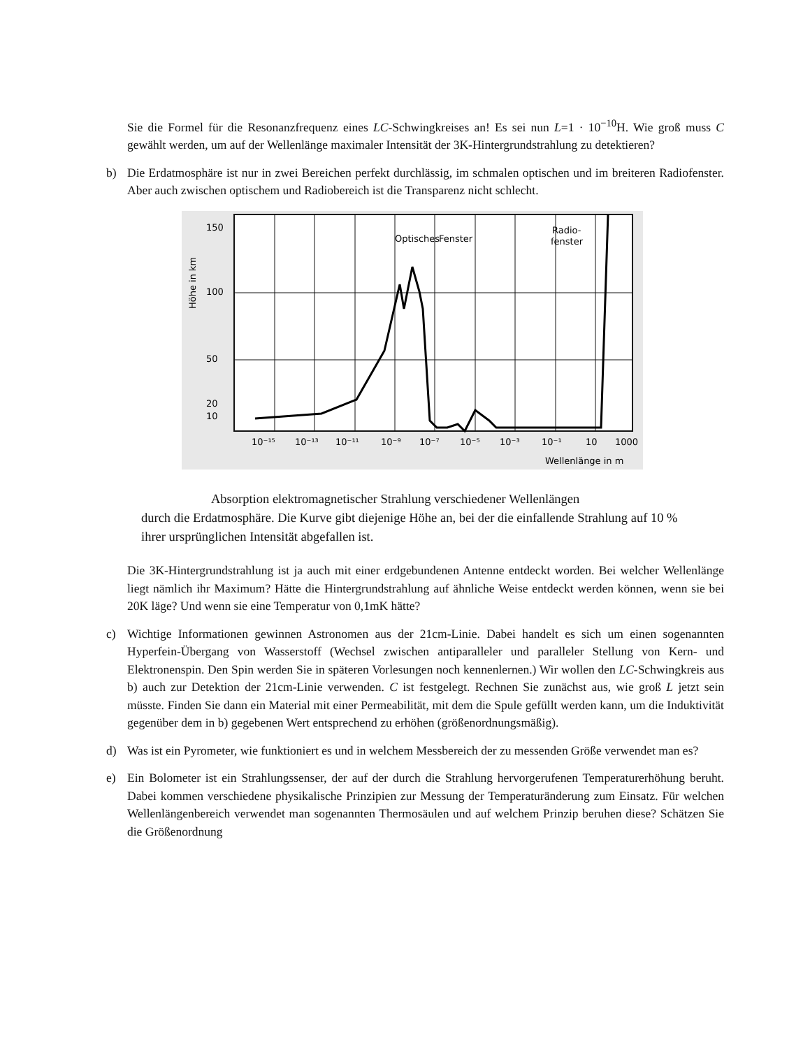Sie die Formel für die Resonanzfrequenz eines LC-Schwingkreises an! Es sei nun L=1 · 10<sup>−10</sup>H. Wie groß muss C gewählt werden, um auf der Wellenlänge maximaler Intensität der 3K-Hintergrundstrahlung zu detektieren?
b) Die Erdatmosphäre ist nur in zwei Bereichen perfekt durchlässig, im schmalen optischen und im breiteren Radiofenster. Aber auch zwischen optischem und Radiobereich ist die Transparenz nicht schlecht.
150
100
50
20
10
Höhe in km
Optisches
Fenster
Radio-
fenster
10⁻¹⁵
10⁻¹³
10⁻¹¹
10⁻⁹
10⁻⁷
10⁻⁵
10⁻³
10⁻¹
10
1000
Wellenlänge in m
Absorption elektromagnetischer Strahlung verschiedener Wellenlängen
durch die Erdatmosphäre. Die Kurve gibt diejenige Höhe an, bei der die einfallende Strahlung auf 10 % ihrer ursprünglichen Intensität abgefallen ist.
Die 3K-Hintergrundstrahlung ist ja auch mit einer erdgebundenen Antenne entdeckt worden. Bei welcher Wellenlänge liegt nämlich ihr Maximum? Hätte die Hintergrundstrahlung auf ähnliche Weise entdeckt werden können, wenn sie bei 20K läge? Und wenn sie eine Temperatur von 0,1mK hätte?
c) Wichtige Informationen gewinnen Astronomen aus der 21cm-Linie. Dabei handelt es sich um einen sogenannten Hyperfein-Übergang von Wasserstoff (Wechsel zwischen antiparalleler und paralleler Stellung von Kern- und Elektronenspin. Den Spin werden Sie in späteren Vorlesungen noch kennenlernen.) Wir wollen den LC-Schwingkreis aus b) auch zur Detektion der 21cm-Linie verwenden. C ist festgelegt. Rechnen Sie zunächst aus, wie groß L jetzt sein müsste. Finden Sie dann ein Material mit einer Permeabilität, mit dem die Spule gefüllt werden kann, um die Induktivität gegenüber dem in b) gegebenen Wert entsprechend zu erhöhen (größenordnungsmäßig).
d) Was ist ein Pyrometer, wie funktioniert es und in welchem Messbereich der zu messenden Größe verwendet man es?
e) Ein Bolometer ist ein Strahlungssenser, der auf der durch die Strahlung hervorgerufenen Temperaturerhöhung beruht. Dabei kommen verschiedene physikalische Prinzipien zur Messung der Temperaturänderung zum Einsatz. Für welchen Wellenlängenbereich verwendet man sogenannten Thermosäulen und auf welchem Prinzip beruhen diese? Schätzen Sie die Größenordnung